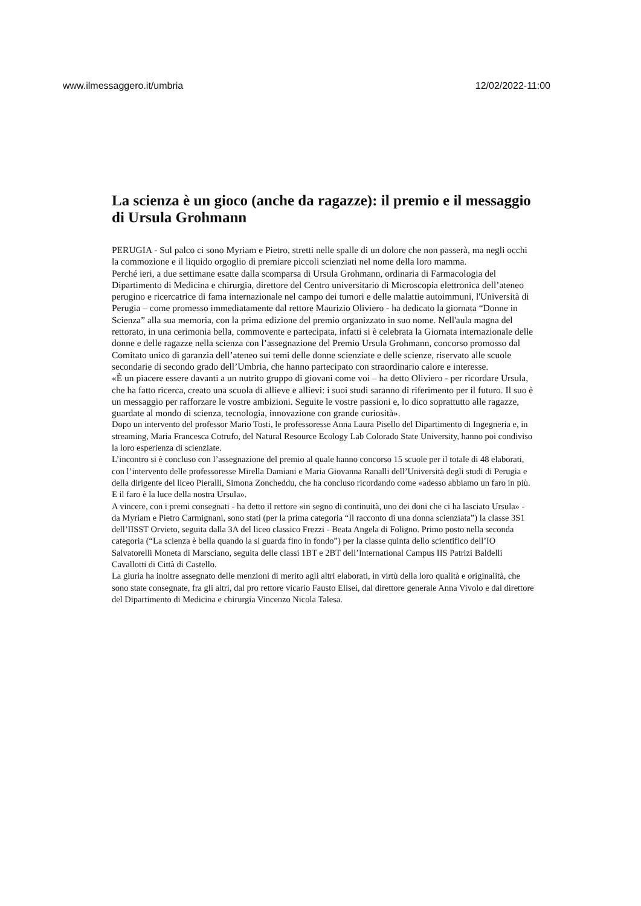www.ilmessaggero.it/umbria 12/02/2022-11:00
La scienza è un gioco (anche da ragazze): il premio e il messaggio di Ursula Grohmann
PERUGIA - Sul palco ci sono Myriam e Pietro, stretti nelle spalle di un dolore che non passerà, ma negli occhi la commozione e il liquido orgoglio di premiare piccoli scienziati nel nome della loro mamma.
Perché ieri, a due settimane esatte dalla scomparsa di Ursula Grohmann, ordinaria di Farmacologia del Dipartimento di Medicina e chirurgia, direttore del Centro universitario di Microscopia elettronica dell’ateneo perugino e ricercatrice di fama internazionale nel campo dei tumori e delle malattie autoimmuni, l'Università di Perugia – come promesso immediatamente dal rettore Maurizio Oliviero - ha dedicato la giornata “Donne in Scienza” alla sua memoria, con la prima edizione del premio organizzato in suo nome. Nell'aula magna del rettorato, in una cerimonia bella, commovente e partecipata, infatti si è celebrata la Giornata internazionale delle donne e delle ragazze nella scienza con l’assegnazione del Premio Ursula Grohmann, concorso promosso dal Comitato unico di garanzia dell’ateneo sui temi delle donne scienziate e delle scienze, riservato alle scuole secondarie di secondo grado dell’Umbria, che hanno partecipato con straordinario calore e interesse.
«È un piacere essere davanti a un nutrito gruppo di giovani come voi – ha detto Oliviero - per ricordare Ursula, che ha fatto ricerca, creato una scuola di allieve e allievi: i suoi studi saranno di riferimento per il futuro. Il suo è un messaggio per rafforzare le vostre ambizioni. Seguite le vostre passioni e, lo dico soprattutto alle ragazze, guardate al mondo di scienza, tecnologia, innovazione con grande curiosità».
Dopo un intervento del professor Mario Tosti, le professoresse Anna Laura Pisello del Dipartimento di Ingegneria e, in streaming, Maria Francesca Cotrufo, del Natural Resource Ecology Lab Colorado State University, hanno poi condiviso la loro esperienza di scienziate.
L’incontro si è concluso con l’assegnazione del premio al quale hanno concorso 15 scuole per il totale di 48 elaborati, con l’intervento delle professoresse Mirella Damiani e Maria Giovanna Ranalli dell’Università degli studi di Perugia e della dirigente del liceo Pieralli, Simona Zoncheddu, che ha concluso ricordando come «adesso abbiamo un faro in più. E il faro è la luce della nostra Ursula».
A vincere, con i premi consegnati - ha detto il rettore «in segno di continuità, uno dei doni che ci ha lasciato Ursula» - da Myriam e Pietro Carmignani, sono stati (per la prima categoria “Il racconto di una donna scienziata”) la classe 3S1 dell’IISST Orvieto, seguita dalla 3A del liceo classico Frezzi - Beata Angela di Foligno. Primo posto nella seconda categoria (“La scienza è bella quando la si guarda fino in fondo”) per la classe quinta dello scientifico dell’IO Salvatorelli Moneta di Marsciano, seguita delle classi 1BT e 2BT dell’International Campus IIS Patrizi Baldelli Cavallotti di Città di Castello.
La giuria ha inoltre assegnato delle menzioni di merito agli altri elaborati, in virtù della loro qualità e originalità, che sono state consegnate, fra gli altri, dal pro rettore vicario Fausto Elisei, dal direttore generale Anna Vivolo e dal direttore del Dipartimento di Medicina e chirurgia Vincenzo Nicola Talesa.